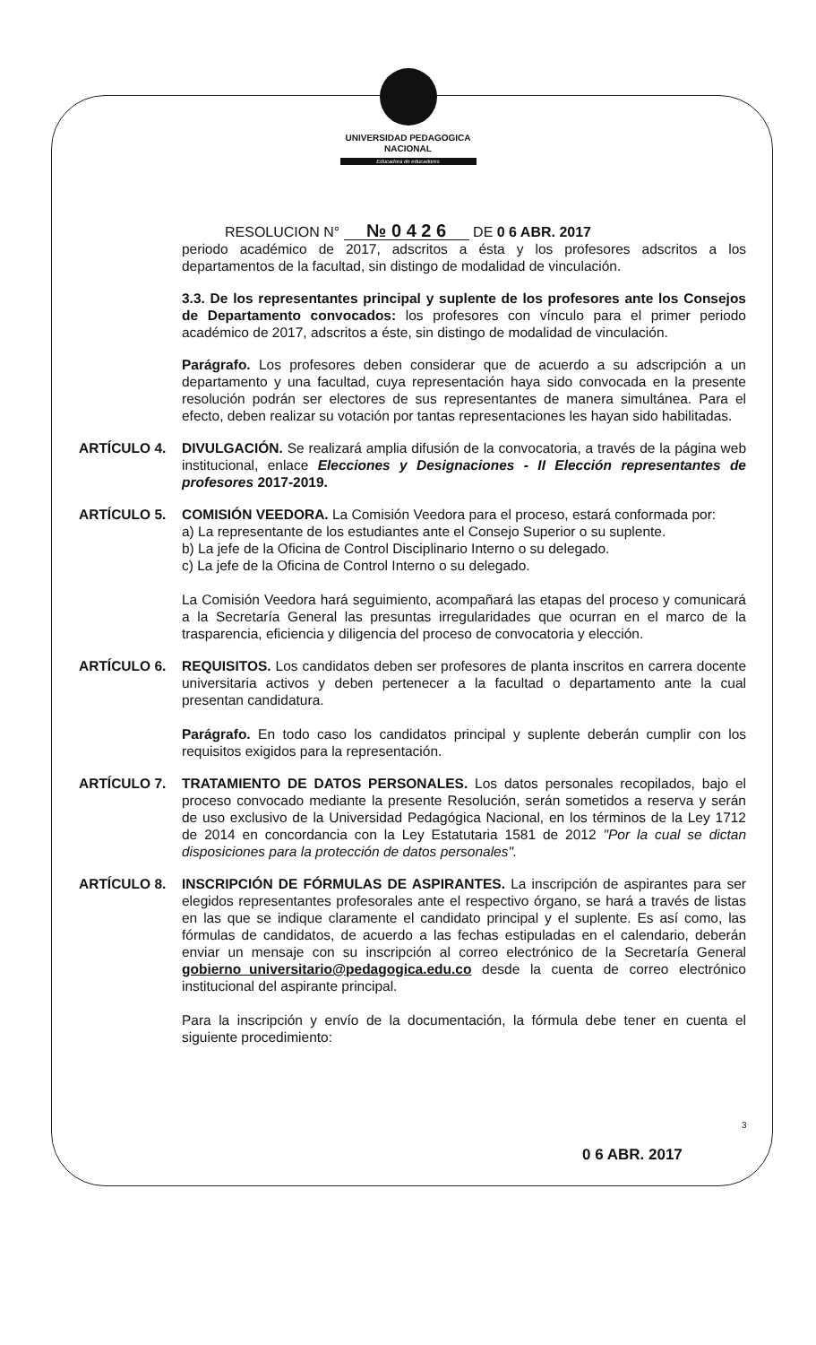UNIVERSIDAD PEDAGOGICA
NACIONAL
Educadora de educadores
RESOLUCION N° № 0 4 2 6 DE 0 6 ABR. 2017
periodo académico de 2017, adscritos a ésta y los profesores adscritos a los departamentos de la facultad, sin distingo de modalidad de vinculación.
3.3. De los representantes principal y suplente de los profesores ante los Consejos de Departamento convocados: los profesores con vínculo para el primer periodo académico de 2017, adscritos a éste, sin distingo de modalidad de vinculación.
Parágrafo. Los profesores deben considerar que de acuerdo a su adscripción a un departamento y una facultad, cuya representación haya sido convocada en la presente resolución podrán ser electores de sus representantes de manera simultánea. Para el efecto, deben realizar su votación por tantas representaciones les hayan sido habilitadas.
ARTÍCULO 4. DIVULGACIÓN. Se realizará amplia difusión de la convocatoria, a través de la página web institucional, enlace Elecciones y Designaciones - II Elección representantes de profesores 2017-2019.
ARTÍCULO 5. COMISIÓN VEEDORA. La Comisión Veedora para el proceso, estará conformada por:
a) La representante de los estudiantes ante el Consejo Superior o su suplente.
b) La jefe de la Oficina de Control Disciplinario Interno o su delegado.
c) La jefe de la Oficina de Control Interno o su delegado.
La Comisión Veedora hará seguimiento, acompañará las etapas del proceso y comunicará a la Secretaría General las presuntas irregularidades que ocurran en el marco de la trasparencia, eficiencia y diligencia del proceso de convocatoria y elección.
ARTÍCULO 6. REQUISITOS. Los candidatos deben ser profesores de planta inscritos en carrera docente universitaria activos y deben pertenecer a la facultad o departamento ante la cual presentan candidatura.
Parágrafo. En todo caso los candidatos principal y suplente deberán cumplir con los requisitos exigidos para la representación.
ARTÍCULO 7. TRATAMIENTO DE DATOS PERSONALES. Los datos personales recopilados, bajo el proceso convocado mediante la presente Resolución, serán sometidos a reserva y serán de uso exclusivo de la Universidad Pedagógica Nacional, en los términos de la Ley 1712 de 2014 en concordancia con la Ley Estatutaria 1581 de 2012 "Por la cual se dictan disposiciones para la protección de datos personales".
ARTÍCULO 8. INSCRIPCIÓN DE FÓRMULAS DE ASPIRANTES. La inscripción de aspirantes para ser elegidos representantes profesorales ante el respectivo órgano, se hará a través de listas en las que se indique claramente el candidato principal y el suplente. Es así como, las fórmulas de candidatos, de acuerdo a las fechas estipuladas en el calendario, deberán enviar un mensaje con su inscripción al correo electrónico de la Secretaría General gobierno_universitario@pedagogica.edu.co desde la cuenta de correo electrónico institucional del aspirante principal.
Para la inscripción y envío de la documentación, la fórmula debe tener en cuenta el siguiente procedimiento:
3
0 6 ABR. 2017